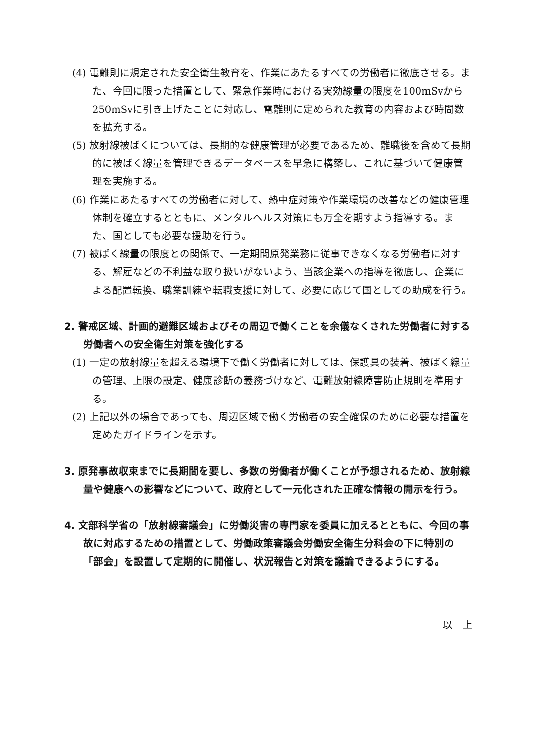(4) 電離則に規定された安全衛生教育を、作業にあたるすべての労働者に徹底させる。また、今回に限った措置として、緊急作業時における実効線量の限度を100mSvから250mSvに引き上げたことに対応し、電離則に定められた教育の内容および時間数を拡充する。
(5) 放射線被ばくについては、長期的な健康管理が必要であるため、離職後を含めて長期的に被ばく線量を管理できるデータベースを早急に構築し、これに基づいて健康管理を実施する。
(6) 作業にあたるすべての労働者に対して、熱中症対策や作業環境の改善などの健康管理体制を確立するとともに、メンタルヘルス対策にも万全を期すよう指導する。また、国としても必要な援助を行う。
(7) 被ばく線量の限度との関係で、一定期間原発業務に従事できなくなる労働者に対する、解雇などの不利益な取り扱いがないよう、当該企業への指導を徹底し、企業による配置転換、職業訓練や転職支援に対して、必要に応じて国としての助成を行う。
2. 警戒区域、計画的避難区域およびその周辺で働くことを余儀なくされた労働者に対する労働者への安全衛生対策を強化する
(1) 一定の放射線量を超える環境下で働く労働者に対しては、保護具の装着、被ばく線量の管理、上限の設定、健康診断の義務づけなど、電離放射線障害防止規則を準用する。
(2) 上記以外の場合であっても、周辺区域で働く労働者の安全確保のために必要な措置を定めたガイドラインを示す。
3. 原発事故収束までに長期間を要し、多数の労働者が働くことが予想されるため、放射線量や健康への影響などについて、政府として一元化された正確な情報の開示を行う。
4. 文部科学省の「放射線審議会」に労働災害の専門家を委員に加えるとともに、今回の事故に対応するための措置として、労働政策審議会労働安全衛生分科会の下に特別の「部会」を設置して定期的に開催し、状況報告と対策を議論できるようにする。
以　上